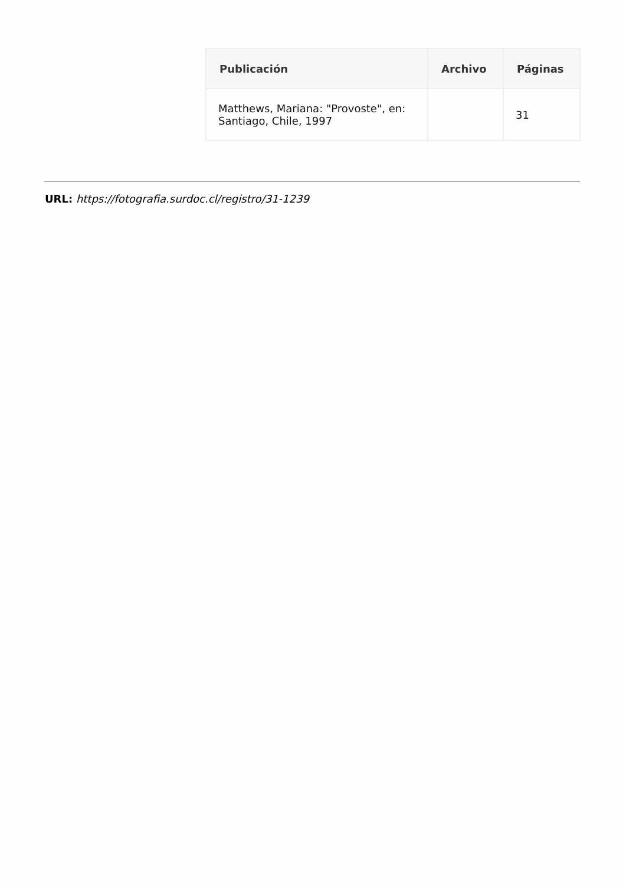| Publicación | Archivo | Páginas |
| --- | --- | --- |
| Matthews, Mariana: "Provoste", en: Santiago, Chile, 1997 | | 31 |
URL: https://fotografia.surdoc.cl/registro/31-1239